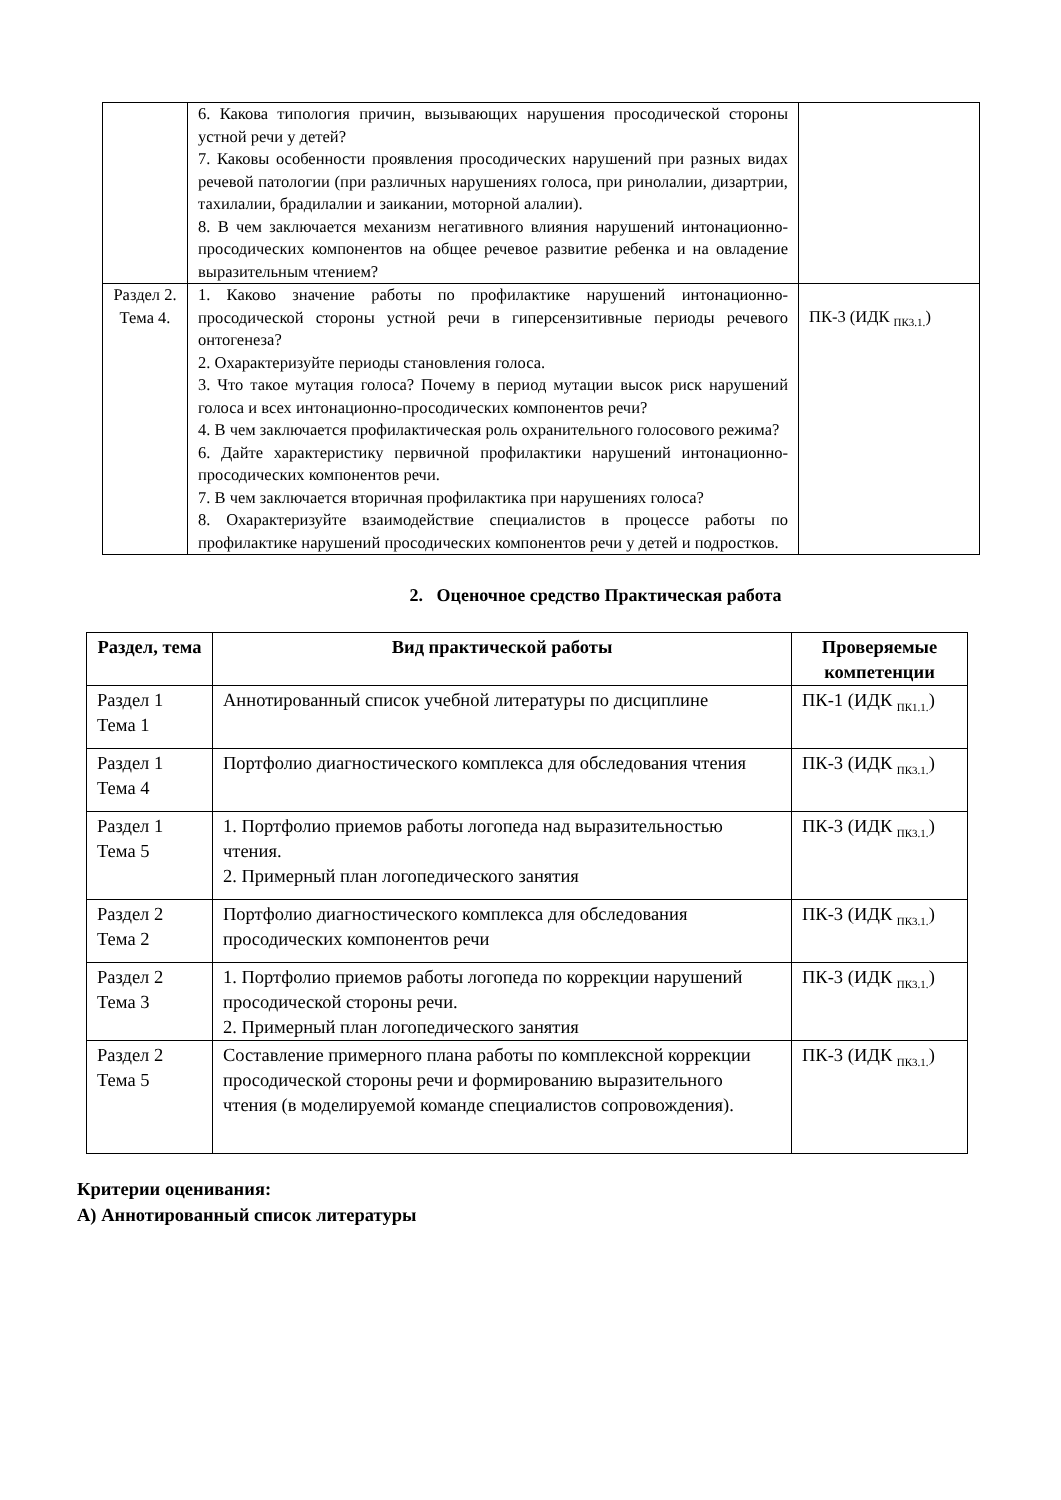| | 6. Какова типология причин, вызывающих нарушения просодической стороны устной речи у детей? 7. Каковы особенности проявления просодических нарушений при разных видах речевой патологии (при различных нарушениях голоса, при ринолалии, дизартрии, тахилалии, брадилалии и заикании, моторной алалии). 8. В чем заключается механизм негативного влияния нарушений интонационно-просодических компонентов на общее речевое развитие ребенка и на овладение выразительным чтением? | |
| Раздел 2. Тема 4. | 1. Каково значение работы по профилактике нарушений интонационно-просодической стороны устной речи в гиперсензитивные периоды речевого онтогенеза? 2. Охарактеризуйте периоды становления голоса. 3. Что такое мутация голоса? Почему в период мутации высок риск нарушений голоса и всех интонационно-просодических компонентов речи? 4. В чем заключается профилактическая роль охранительного голосового режима? 6. Дайте характеристику первичной профилактики нарушений интонационно-просодических компонентов речи. 7. В чем заключается вторичная профилактика при нарушениях голоса? 8. Охарактеризуйте взаимодействие специалистов в процессе работы по профилактике нарушений просодических компонентов речи у детей и подростков. | ПК-3 (ИДК <sub>ПК3.1.</sub>) |
2. Оценочное средство Практическая работа
| Раздел, тема | Вид практической работы | Проверяемые компетенции |
| --- | --- | --- |
| Раздел 1 Тема 1 | Аннотированный список учебной литературы по дисциплине | ПК-1 (ИДК <sub>ПК1.1.</sub>) |
| Раздел 1 Тема 4 | Портфолио диагностического комплекса для обследования чтения | ПК-3 (ИДК <sub>ПК3.1.</sub>) |
| Раздел 1 Тема 5 | 1. Портфолио приемов работы логопеда над выразительностью чтения. 2. Примерный план логопедического занятия | ПК-3 (ИДК <sub>ПК3.1.</sub>) |
| Раздел 2 Тема 2 | Портфолио диагностического комплекса для обследования просодических компонентов речи | ПК-3 (ИДК <sub>ПК3.1.</sub>) |
| Раздел 2 Тема 3 | 1. Портфолио приемов работы логопеда по коррекции нарушений просодической стороны речи. 2. Примерный план логопедического занятия | ПК-3 (ИДК <sub>ПК3.1.</sub>) |
| Раздел 2 Тема 5 | Составление примерного плана работы по комплексной коррекции просодической стороны речи и формированию выразительного чтения (в моделируемой команде специалистов сопровождения). | ПК-3 (ИДК <sub>ПК3.1.</sub>) |
Критерии оценивания:
А) Аннотированный список литературы